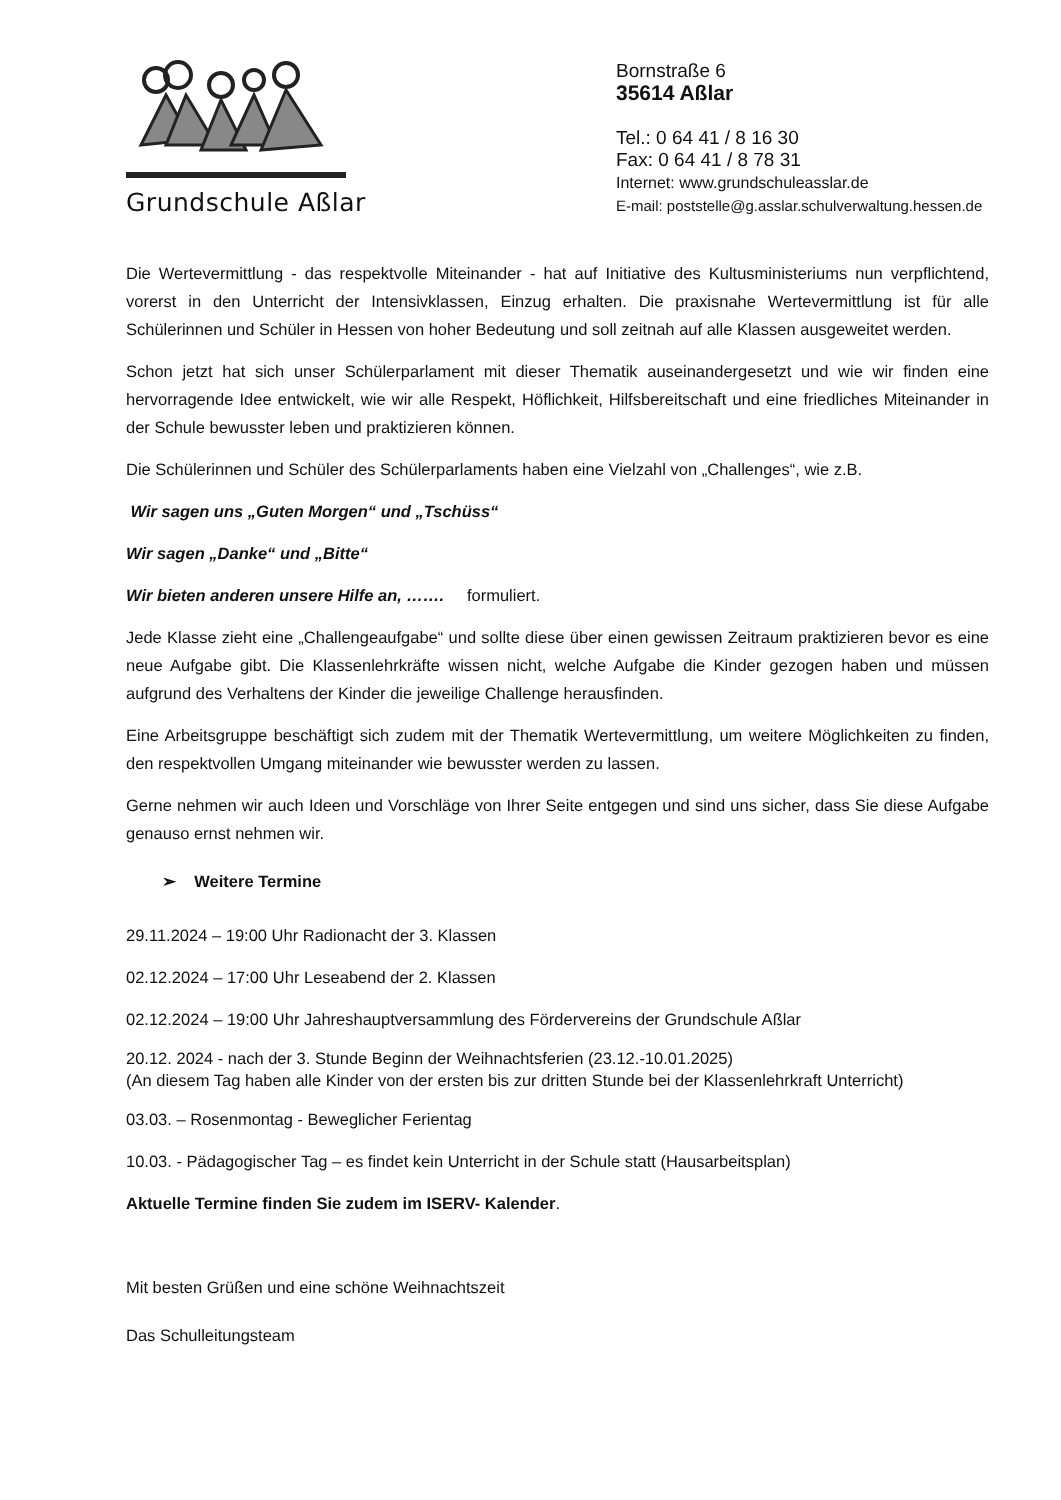Grundschule Aßlar
Bornstraße 6
35614 Aßlar
Tel.: 0 64 41 / 8 16 30
Fax: 0 64 41 / 8 78 31
Internet: www.grundschuleasslar.de
E-mail: poststelle@g.asslar.schulverwaltung.hessen.de
Die Wertevermittlung - das respektvolle Miteinander - hat auf Initiative des Kultusministeriums nun verpflichtend, vorerst in den Unterricht der Intensivklassen, Einzug erhalten. Die praxisnahe Wertevermittlung ist für alle Schülerinnen und Schüler in Hessen von hoher Bedeutung und soll zeitnah auf alle Klassen ausgeweitet werden.
Schon jetzt hat sich unser Schülerparlament mit dieser Thematik auseinandergesetzt und wie wir finden eine hervorragende Idee entwickelt, wie wir alle Respekt, Höflichkeit, Hilfsbereitschaft und eine friedliches Miteinander in der Schule bewusster leben und praktizieren können.
Die Schülerinnen und Schüler des Schülerparlaments haben eine Vielzahl von „Challenges“, wie z.B.
Wir sagen uns „Guten Morgen“ und „Tschüss“
Wir sagen „Danke“ und „Bitte“
Wir bieten anderen unsere Hilfe an, ……. formuliert.
Jede Klasse zieht eine „Challengeaufgabe“ und sollte diese über einen gewissen Zeitraum praktizieren bevor es eine neue Aufgabe gibt. Die Klassenlehrkräfte wissen nicht, welche Aufgabe die Kinder gezogen haben und müssen aufgrund des Verhaltens der Kinder die jeweilige Challenge herausfinden.
Eine Arbeitsgruppe beschäftigt sich zudem mit der Thematik Wertevermittlung, um weitere Möglichkeiten zu finden, den respektvollen Umgang miteinander wie bewusster werden zu lassen.
Gerne nehmen wir auch Ideen und Vorschläge von Ihrer Seite entgegen und sind uns sicher, dass Sie diese Aufgabe genauso ernst nehmen wir.
➢ Weitere Termine
29.11.2024 – 19:00 Uhr Radionacht der 3. Klassen
02.12.2024 – 17:00 Uhr Leseabend der 2. Klassen
02.12.2024 – 19:00 Uhr Jahreshauptversammlung des Fördervereins der Grundschule Aßlar
20.12. 2024 - nach der 3. Stunde Beginn der Weihnachtsferien (23.12.-10.01.2025)
(An diesem Tag haben alle Kinder von der ersten bis zur dritten Stunde bei der Klassenlehrkraft Unterricht)
03.03. – Rosenmontag - Beweglicher Ferientag
10.03. - Pädagogischer Tag – es findet kein Unterricht in der Schule statt (Hausarbeitsplan)
Aktuelle Termine finden Sie zudem im ISERV- Kalender.
Mit besten Grüßen und eine schöne Weihnachtszeit
Das Schulleitungsteam